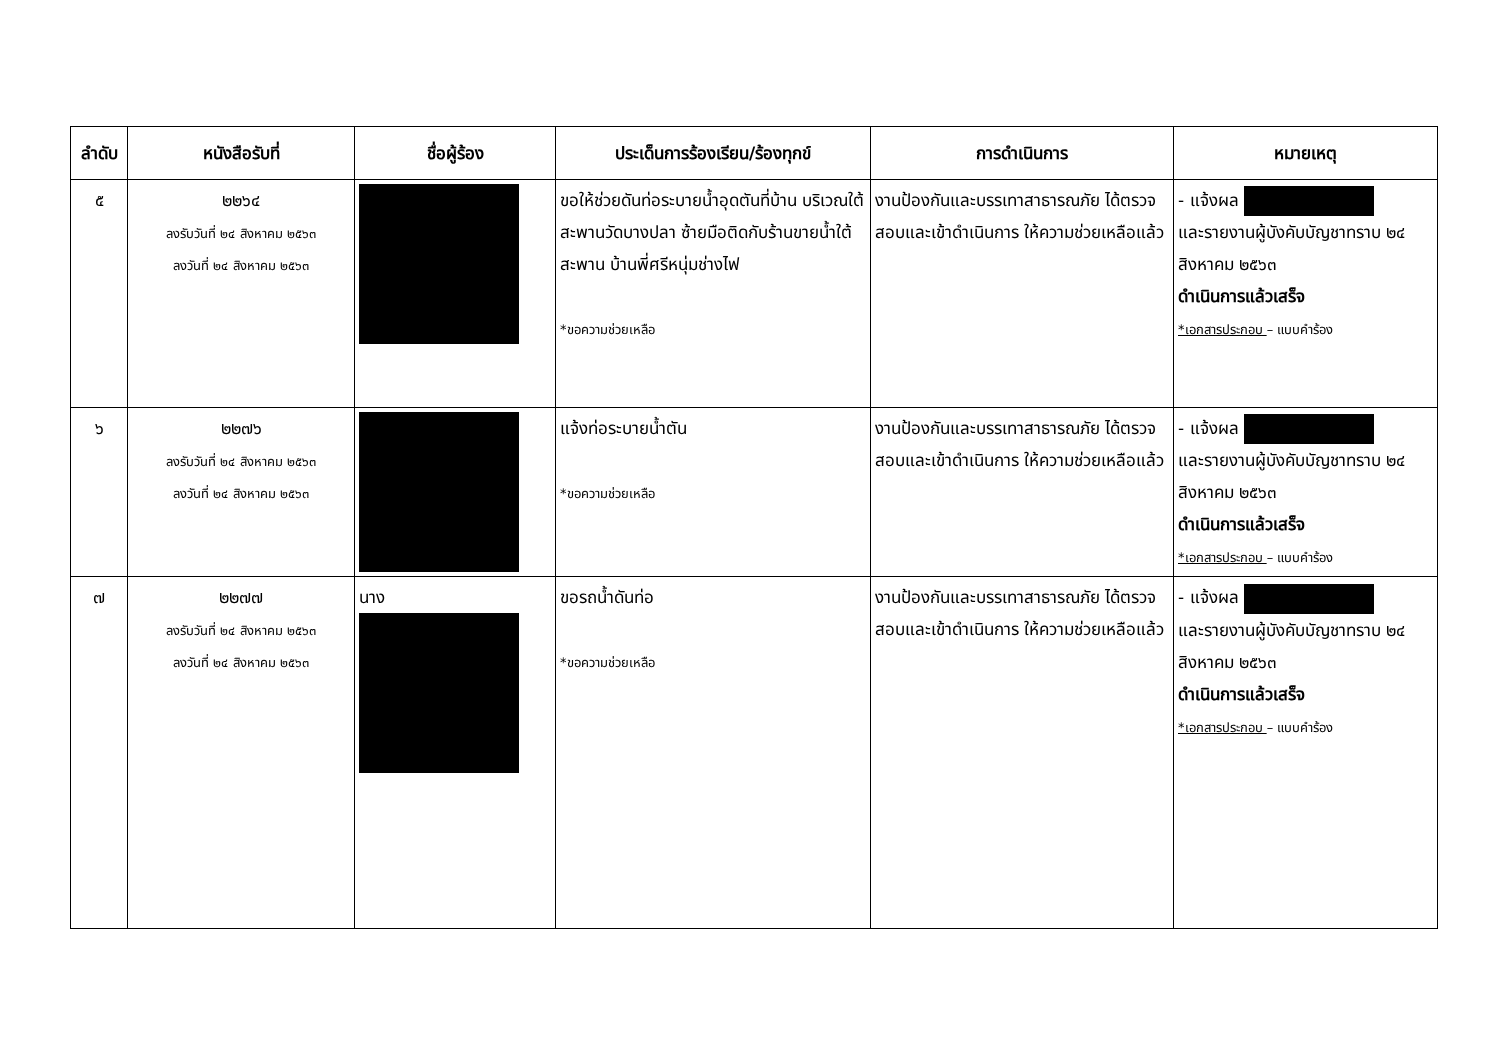| ลำดับ | หนังสือรับที่ | ชื่อผู้ร้อง | ประเด็นการร้องเรียน/ร้องทุกข์ | การดำเนินการ | หมายเหตุ |
| --- | --- | --- | --- | --- | --- |
| ๕ | ๒๒๖๔ ลงรับวันที่ ๒๔ สิงหาคม ๒๕๖๓ ลงวันที่ ๒๔ สิงหาคม ๒๕๖๓ | | ขอให้ช่วยดันท่อระบายน้ำอุดตันที่บ้าน บริเวณใต้สะพานวัดบางปลา ซ้ายมือติดกับร้านขายน้ำใต้สะพาน บ้านพี่ศรีหนุ่มช่างไฟ *ขอความช่วยเหลือ | งานป้องกันและบรรเทาสาธารณภัย ได้ตรวจสอบและเข้าดำเนินการ ให้ความช่วยเหลือแล้ว | - แจ้งผล และรายงานผู้บังคับบัญชาทราบ ๒๔ สิงหาคม ๒๕๖๓ ดำเนินการแล้วเสร็จ *เอกสารประกอบ – แบบคำร้อง |
| ๖ | ๒๒๗๖ ลงรับวันที่ ๒๔ สิงหาคม ๒๕๖๓ ลงวันที่ ๒๔ สิงหาคม ๒๕๖๓ | | แจ้งท่อระบายน้ำตัน *ขอความช่วยเหลือ | งานป้องกันและบรรเทาสาธารณภัย ได้ตรวจสอบและเข้าดำเนินการ ให้ความช่วยเหลือแล้ว | - แจ้งผล และรายงานผู้บังคับบัญชาทราบ ๒๔ สิงหาคม ๒๕๖๓ ดำเนินการแล้วเสร็จ *เอกสารประกอบ – แบบคำร้อง |
| ๗ | ๒๒๗๗ ลงรับวันที่ ๒๔ สิงหาคม ๒๕๖๓ ลงวันที่ ๒๔ สิงหาคม ๒๕๖๓ | นาง | ขอรถน้ำดันท่อ *ขอความช่วยเหลือ | งานป้องกันและบรรเทาสาธารณภัย ได้ตรวจสอบและเข้าดำเนินการ ให้ความช่วยเหลือแล้ว | - แจ้งผล และรายงานผู้บังคับบัญชาทราบ ๒๔ สิงหาคม ๒๕๖๓ ดำเนินการแล้วเสร็จ *เอกสารประกอบ – แบบคำร้อง |